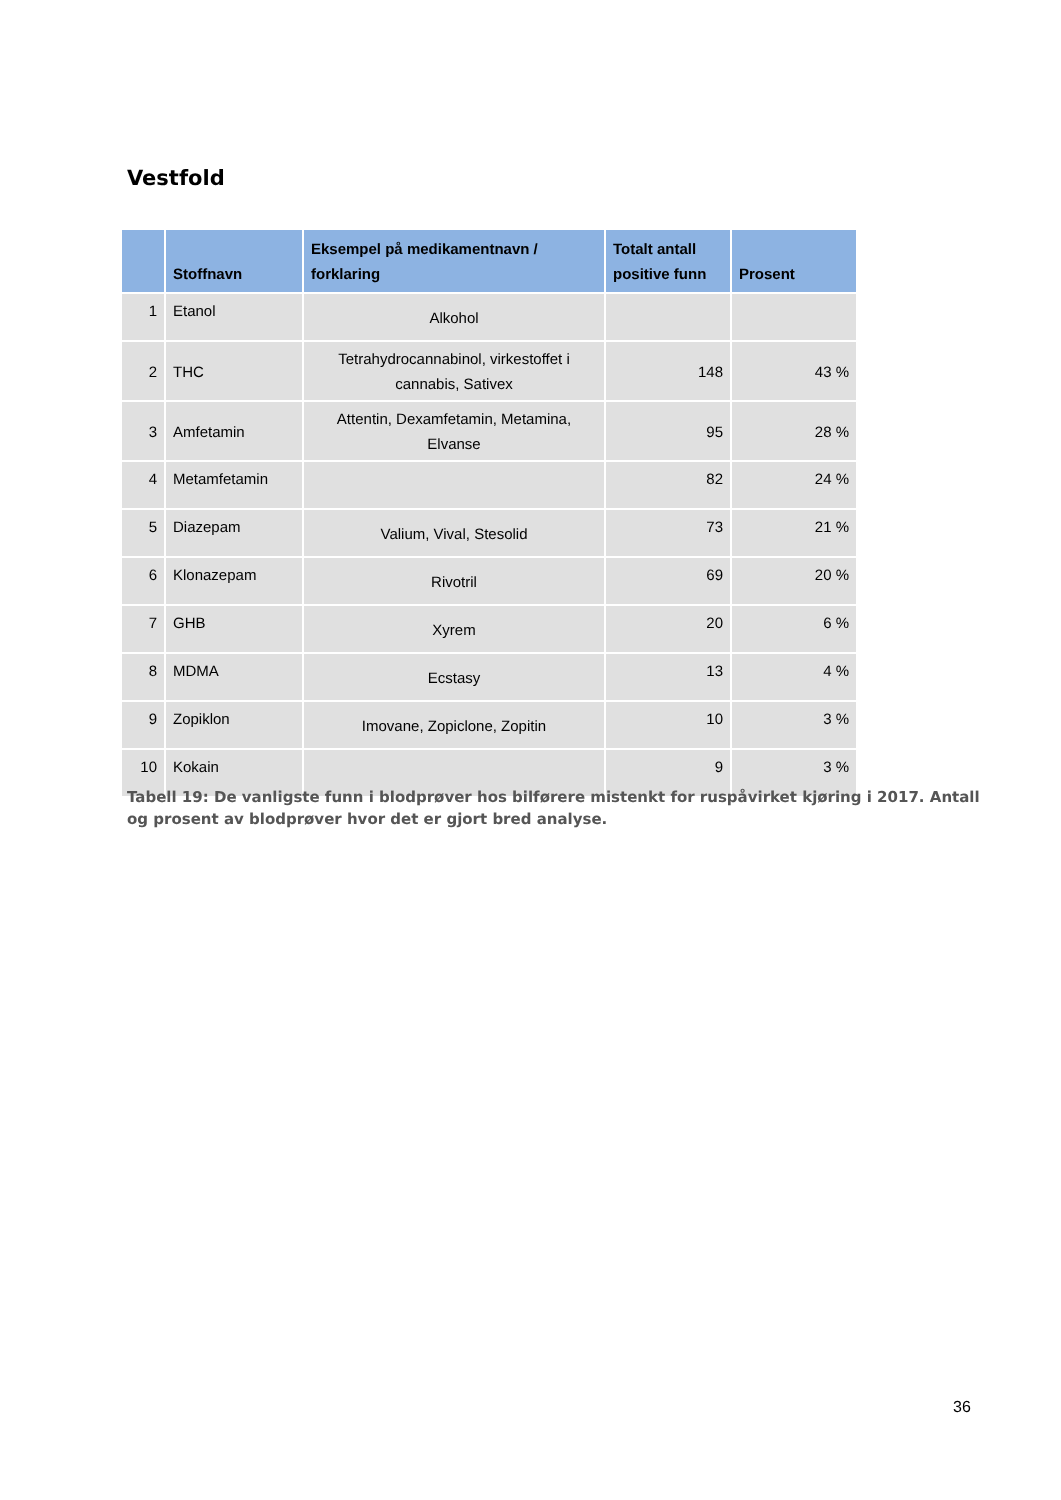Vestfold
| | Stoffnavn | Eksempel på medikamentnavn / forklaring | Totalt antall positive funn | Prosent |
| --- | --- | --- | --- | --- |
| 1 | Etanol | Alkohol | | |
| 2 | THC | Tetrahydrocannabinol, virkestoffet i cannabis, Sativex | 148 | 43 % |
| 3 | Amfetamin | Attentin, Dexamfetamin, Metamina, Elvanse | 95 | 28 % |
| 4 | Metamfetamin | | 82 | 24 % |
| 5 | Diazepam | Valium, Vival, Stesolid | 73 | 21 % |
| 6 | Klonazepam | Rivotril | 69 | 20 % |
| 7 | GHB | Xyrem | 20 | 6 % |
| 8 | MDMA | Ecstasy | 13 | 4 % |
| 9 | Zopiklon | Imovane, Zopiclone, Zopitin | 10 | 3 % |
| 10 | Kokain | | 9 | 3 % |
Tabell 19: De vanligste funn i blodprøver hos bilførere mistenkt for ruspåvirket kjøring i 2017. Antall og prosent av blodprøver hvor det er gjort bred analyse.
36